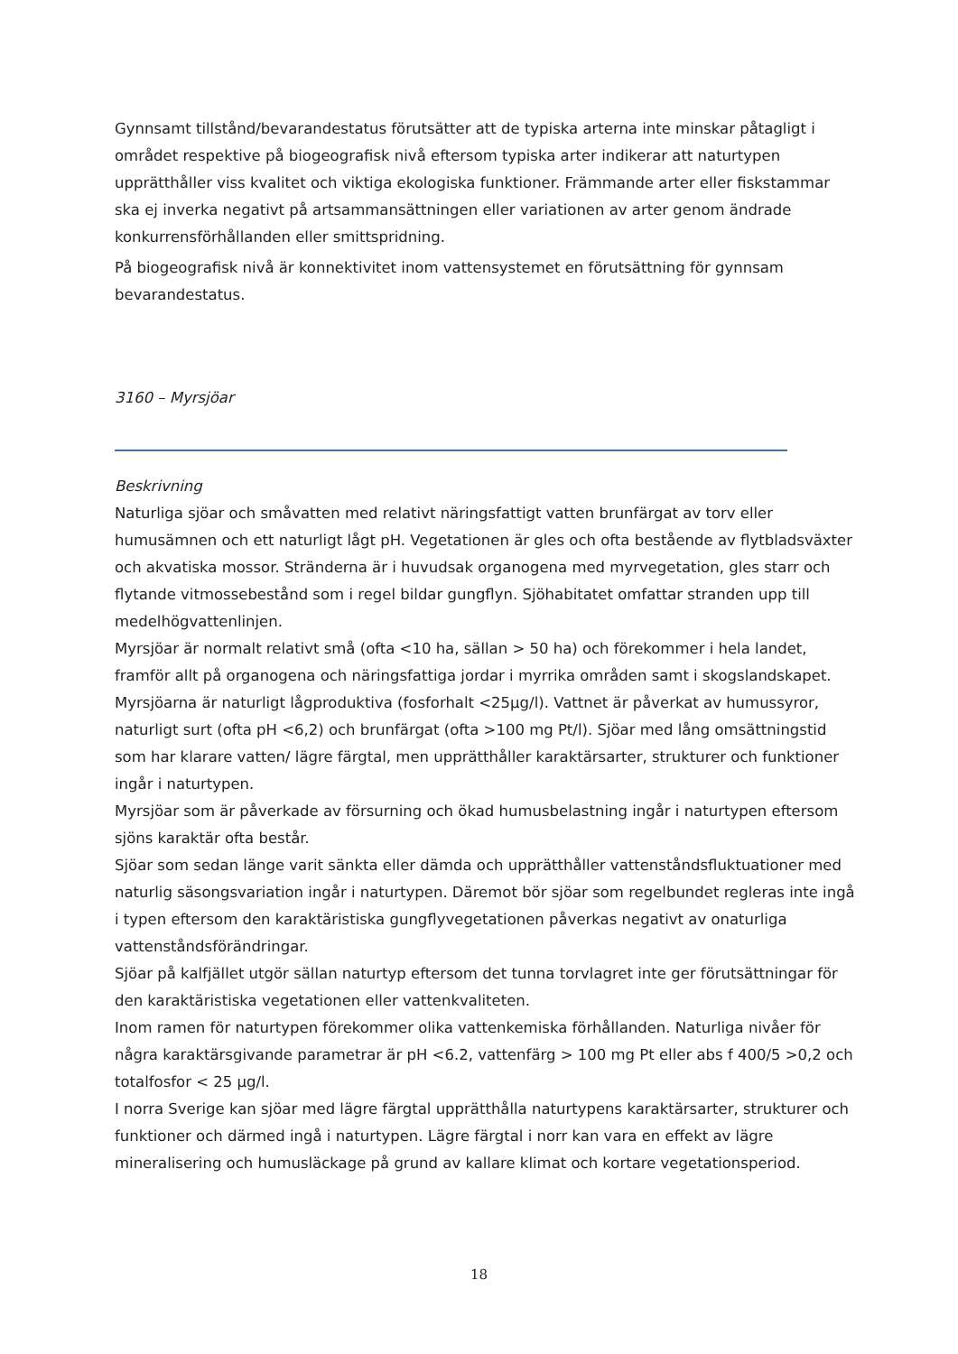Gynnsamt tillstånd/bevarandestatus förutsätter att de typiska arterna inte minskar påtagligt i området respektive på biogeografisk nivå eftersom typiska arter indikerar att naturtypen upprätthåller viss kvalitet och viktiga ekologiska funktioner. Främmande arter eller fiskstammar ska ej inverka negativt på artsammansättningen eller variationen av arter genom ändrade konkurrensförhållanden eller smittspridning.
På biogeografisk nivå är konnektivitet inom vattensystemet en förutsättning för gynnsam bevarandestatus.
3160 – Myrsjöar
Beskrivning
Naturliga sjöar och småvatten med relativt näringsfattigt vatten brunfärgat av torv eller humusämnen och ett naturligt lågt pH. Vegetationen är gles och ofta bestående av flytbladsväxter och akvatiska mossor. Stränderna är i huvudsak organogena med myrvegetation, gles starr och flytande vitmossebestånd som i regel bildar gungflyn. Sjöhabitatet omfattar stranden upp till medelhögvattenlinjen.
Myrsjöar är normalt relativt små (ofta <10 ha, sällan > 50 ha) och förekommer i hela landet, framför allt på organogena och näringsfattiga jordar i myrrika områden samt i skogslandskapet.
Myrsjöarna är naturligt lågproduktiva (fosforhalt <25µg/l). Vattnet är påverkat av humussyror, naturligt surt (ofta pH <6,2) och brunfärgat (ofta >100 mg Pt/l). Sjöar med lång omsättningstid som har klarare vatten/ lägre färgtal, men upprätthåller karaktärsarter, strukturer och funktioner ingår i naturtypen.
Myrsjöar som är påverkade av försurning och ökad humusbelastning ingår i naturtypen eftersom sjöns karaktär ofta består.
Sjöar som sedan länge varit sänkta eller dämda och upprätthåller vattenståndsfluktuationer med naturlig säsongsvariation ingår i naturtypen. Däremot bör sjöar som regelbundet regleras inte ingå i typen eftersom den karaktäristiska gungflyvegetationen påverkas negativt av onaturliga vattenståndsförändringar.
Sjöar på kalfjället utgör sällan naturtyp eftersom det tunna torvlagret inte ger förutsättningar för den karaktäristiska vegetationen eller vattenkvaliteten.
Inom ramen för naturtypen förekommer olika vattenkemiska förhållanden. Naturliga nivåer för några karaktärsgivande parametrar är pH <6.2, vattenfärg > 100 mg Pt eller abs f 400/5 >0,2 och totalfosfor < 25 µg/l.
I norra Sverige kan sjöar med lägre färgtal upprätthålla naturtypens karaktärsarter, strukturer och funktioner och därmed ingå i naturtypen. Lägre färgtal i norr kan vara en effekt av lägre mineralisering och humusläckage på grund av kallare klimat och kortare vegetationsperiod.
18